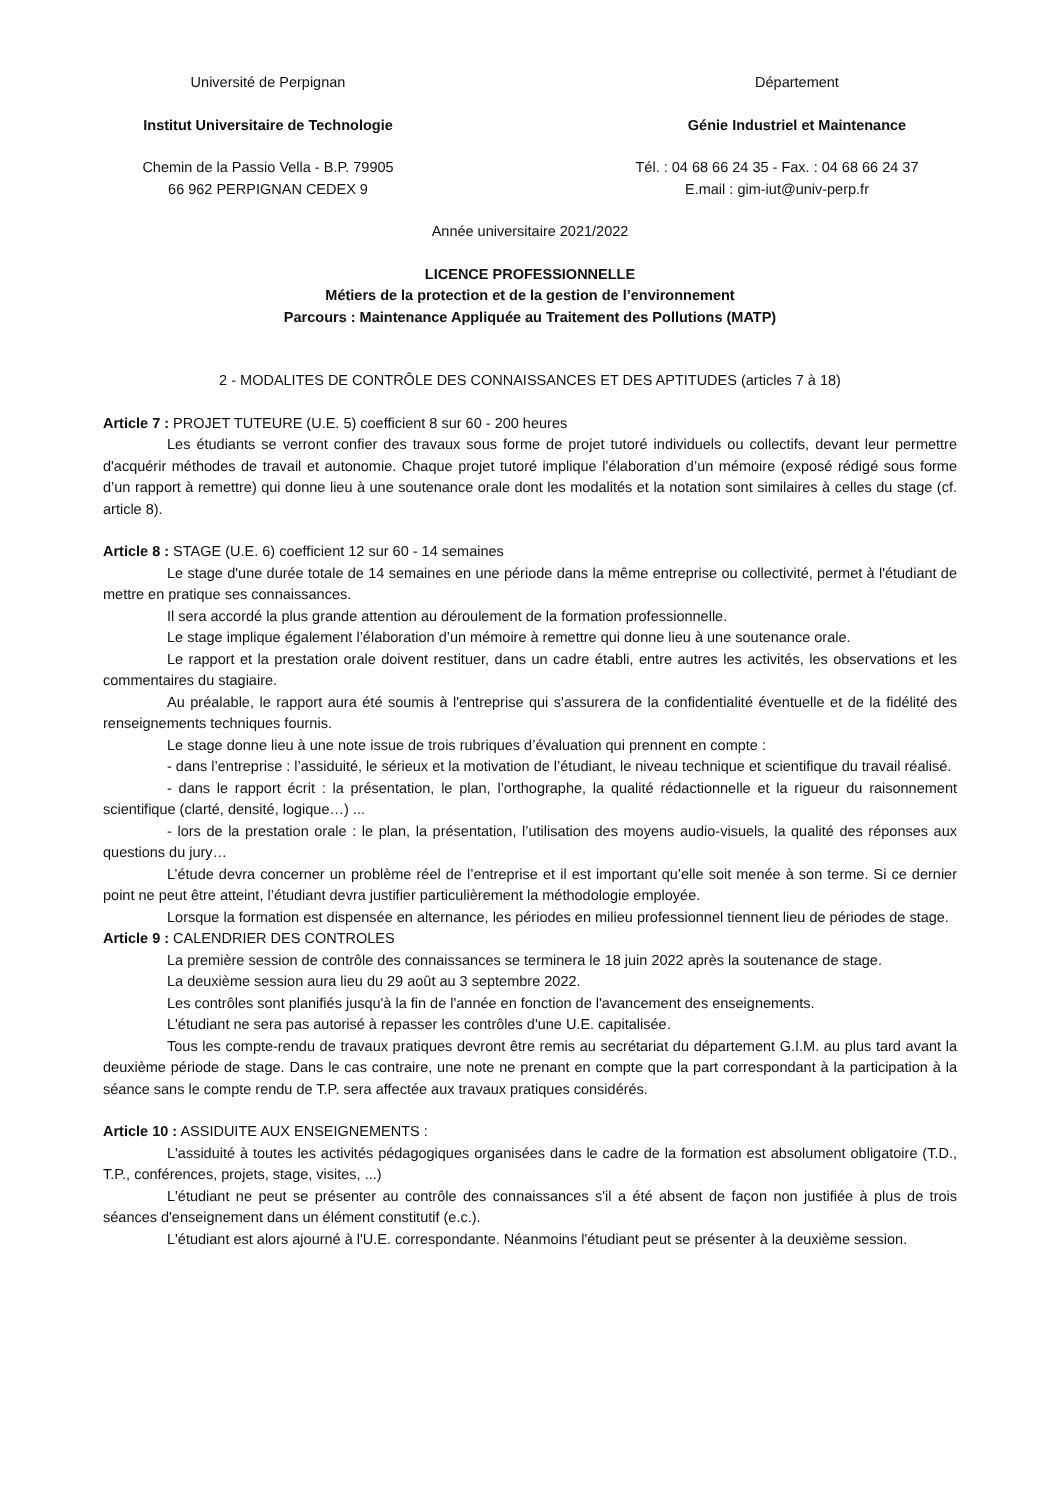Université de Perpignan Département
Institut Universitaire de Technologie Génie Industriel et Maintenance
Chemin de la Passio Vella - B.P. 79905
66 962 PERPIGNAN CEDEX 9
Tél. : 04 68 66 24 35 - Fax. : 04 68 66 24 37
E.mail : gim-iut@univ-perp.fr
Année universitaire 2021/2022
LICENCE PROFESSIONNELLE
Métiers de la protection et de la gestion de l’environnement
Parcours : Maintenance Appliquée au Traitement des Pollutions (MATP)
2 - MODALITES DE CONTRÔLE DES CONNAISSANCES ET DES APTITUDES (articles 7 à 18)
Article 7 : PROJET TUTEURE (U.E. 5) coefficient 8 sur 60 - 200 heures
Les étudiants se verront confier des travaux sous forme de projet tutoré individuels ou collectifs, devant leur permettre d'acquérir méthodes de travail et autonomie. Chaque projet tutoré implique l’élaboration d’un mémoire (exposé rédigé sous forme d’un rapport à remettre) qui donne lieu à une soutenance orale dont les modalités et la notation sont similaires à celles du stage (cf. article 8).
Article 8 : STAGE (U.E. 6) coefficient 12 sur 60 - 14 semaines
Le stage d'une durée totale de 14 semaines en une période dans la même entreprise ou collectivité, permet à l'étudiant de mettre en pratique ses connaissances.
Il sera accordé la plus grande attention au déroulement de la formation professionnelle.
Le stage implique également l’élaboration d’un mémoire à remettre qui donne lieu à une soutenance orale.
Le rapport et la prestation orale doivent restituer, dans un cadre établi, entre autres les activités, les observations et les commentaires du stagiaire.
Au préalable, le rapport aura été soumis à l'entreprise qui s'assurera de la confidentialité éventuelle et de la fidélité des renseignements techniques fournis.
Le stage donne lieu à une note issue de trois rubriques d’évaluation qui prennent en compte :
- dans l’entreprise : l’assiduité, le sérieux et la motivation de l’étudiant, le niveau technique et scientifique du travail réalisé.
- dans le rapport écrit : la présentation, le plan, l’orthographe, la qualité rédactionnelle et la rigueur du raisonnement scientifique (clarté, densité, logique…) ...
- lors de la prestation orale : le plan, la présentation, l’utilisation des moyens audio-visuels, la qualité des réponses aux questions du jury…
L’étude devra concerner un problème réel de l’entreprise et il est important qu’elle soit menée à son terme. Si ce dernier point ne peut être atteint, l’étudiant devra justifier particulièrement la méthodologie employée.
Lorsque la formation est dispensée en alternance, les périodes en milieu professionnel tiennent lieu de périodes de stage.
Article 9 : CALENDRIER DES CONTROLES
La première session de contrôle des connaissances se terminera le 18 juin 2022 après la soutenance de stage.
La deuxième session aura lieu du 29 août au 3 septembre 2022.
Les contrôles sont planifiés jusqu'à la fin de l'année en fonction de l'avancement des enseignements.
L'étudiant ne sera pas autorisé à repasser les contrôles d'une U.E. capitalisée.
Tous les compte-rendu de travaux pratiques devront être remis au secrétariat du département G.I.M. au plus tard avant la deuxième période de stage. Dans le cas contraire, une note ne prenant en compte que la part correspondant à la participation à la séance sans le compte rendu de T.P. sera affectée aux travaux pratiques considérés.
Article 10 : ASSIDUITE AUX ENSEIGNEMENTS :
L'assiduité à toutes les activités pédagogiques organisées dans le cadre de la formation est absolument obligatoire (T.D., T.P., conférences, projets, stage, visites, ...)
L'étudiant ne peut se présenter au contrôle des connaissances s'il a été absent de façon non justifiée à plus de trois séances d'enseignement dans un élément constitutif (e.c.).
L'étudiant est alors ajourné à l'U.E. correspondante. Néanmoins l'étudiant peut se présenter à la deuxième session.